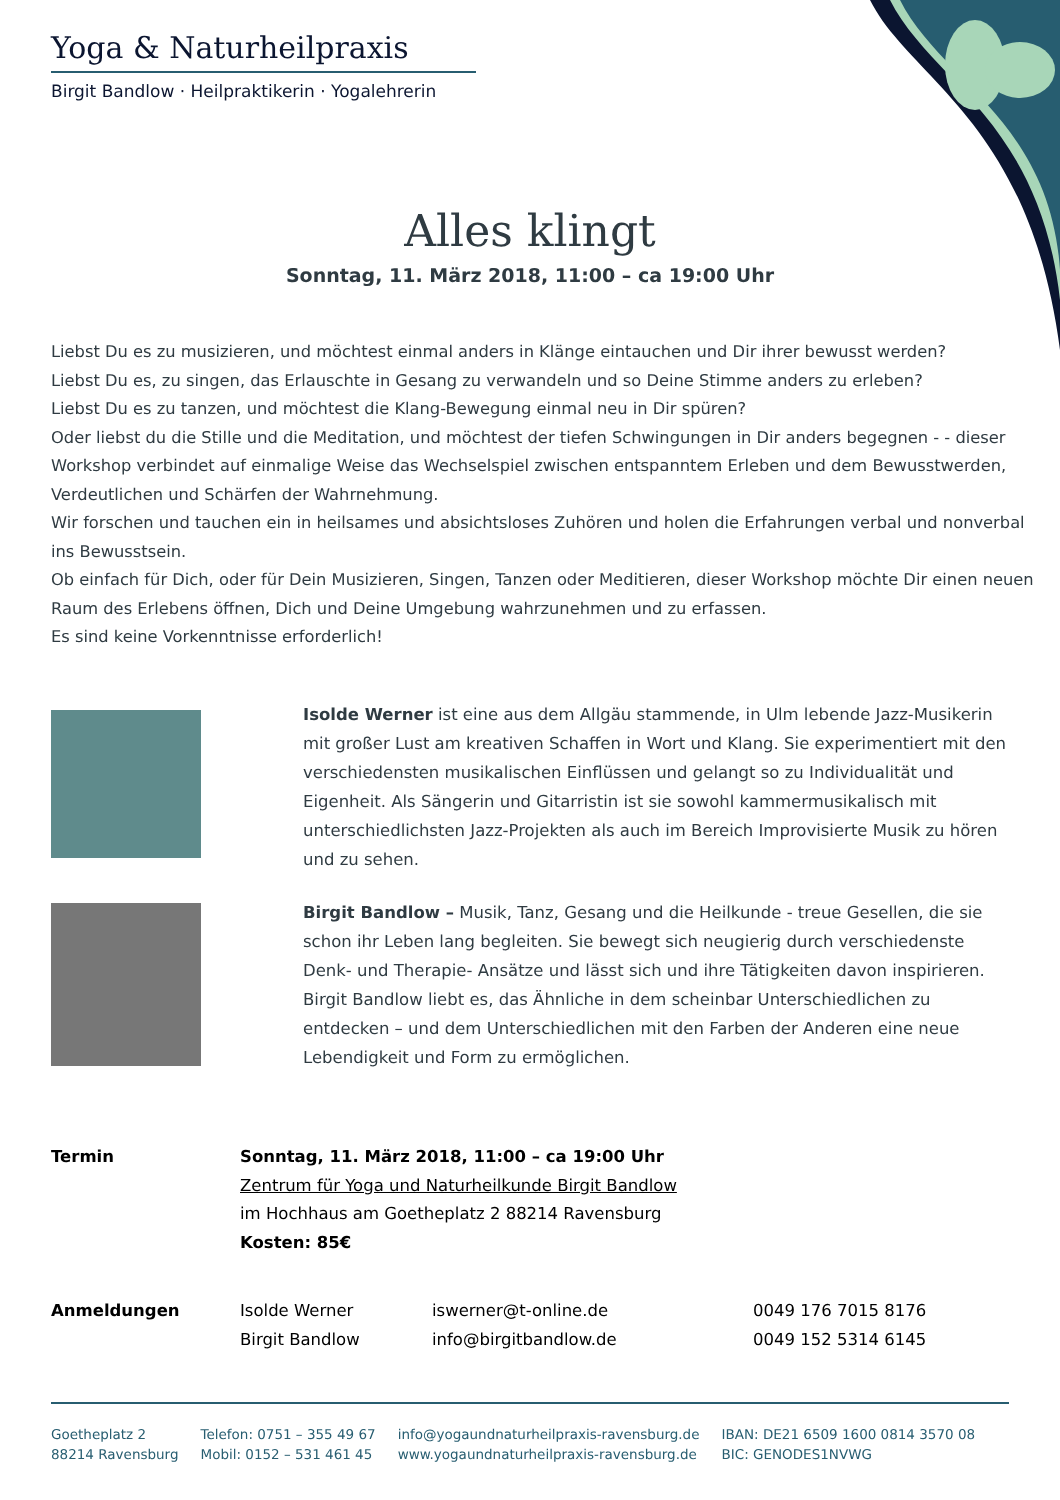Yoga & Naturheilpraxis
Birgit Bandlow · Heilpraktikerin · Yogalehrerin
Alles klingt
Sonntag, 11. März 2018, 11:00 – ca 19:00 Uhr
Liebst Du es zu musizieren, und möchtest einmal anders in Klänge eintauchen und Dir ihrer bewusst werden?
Liebst Du es, zu singen, das Erlauschte in Gesang zu verwandeln und so Deine Stimme anders zu erleben?
Liebst Du es zu tanzen, und möchtest die Klang-Bewegung einmal neu in Dir spüren?
Oder liebst du die Stille und die Meditation, und möchtest der tiefen Schwingungen in Dir anders begegnen - - dieser Workshop verbindet auf einmalige Weise das Wechselspiel zwischen entspanntem Erleben und dem Bewusstwerden, Verdeutlichen und Schärfen der Wahrnehmung.
Wir forschen und tauchen ein in heilsames und absichtsloses Zuhören und holen die Erfahrungen verbal und nonverbal ins Bewusstsein.
Ob einfach für Dich, oder für Dein Musizieren, Singen, Tanzen oder Meditieren, dieser Workshop möchte Dir einen neuen Raum des Erlebens öffnen, Dich und Deine Umgebung wahrzunehmen und zu erfassen.
Es sind keine Vorkenntnisse erforderlich!
Isolde Werner ist eine aus dem Allgäu stammende, in Ulm lebende Jazz-Musikerin mit großer Lust am kreativen Schaffen in Wort und Klang. Sie experimentiert mit den verschiedensten musikalischen Einflüssen und gelangt so zu Individualität und Eigenheit. Als Sängerin und Gitarristin ist sie sowohl kammermusikalisch mit unterschiedlichsten Jazz-Projekten als auch im Bereich Improvisierte Musik zu hören und zu sehen.
Birgit Bandlow – Musik, Tanz, Gesang und die Heilkunde - treue Gesellen, die sie schon ihr Leben lang begleiten. Sie bewegt sich neugierig durch verschiedenste Denk- und Therapie- Ansätze und lässt sich und ihre Tätigkeiten davon inspirieren. Birgit Bandlow liebt es, das Ähnliche in dem scheinbar Unterschiedlichen zu entdecken – und dem Unterschiedlichen mit den Farben der Anderen eine neue Lebendigkeit und Form zu ermöglichen.
| Termin | Sonntag, 11. März 2018, 11:00 – ca 19:00 Uhr Zentrum für Yoga und Naturheilkunde Birgit Bandlow im Hochhaus am Goetheplatz 2 88214 Ravensburg Kosten: 85€ |
| Anmeldungen | Isolde Werner | iswerner@t-online.de | 0049 176 7015 8176 |
| | Birgit Bandlow | info@birgitbandlow.de | 0049 152 5314 6145 |
Goetheplatz 2
88214 Ravensburg
Telefon: 0751 – 355 49 67
Mobil: 0152 – 531 461 45
info@yogaundnaturheilpraxis-ravensburg.de
www.yogaundnaturheilpraxis-ravensburg.de
IBAN: DE21 6509 1600 0814 3570 08
BIC: GENODES1NVWG